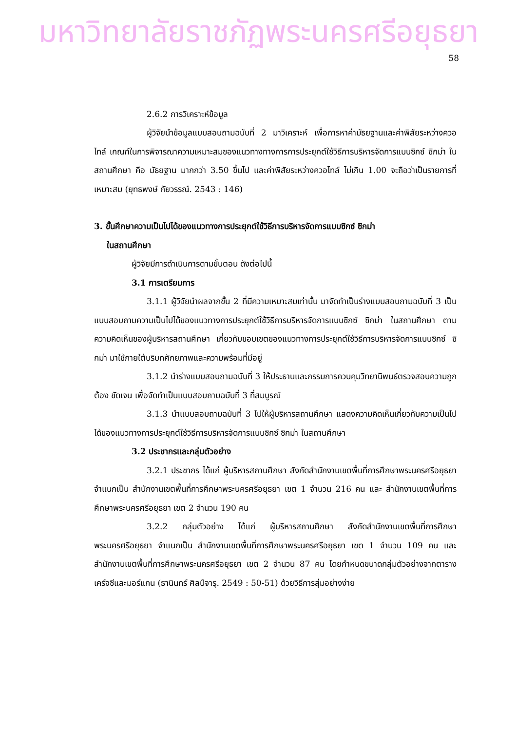มหาวิทยาลัยราชภัฏพระนครศรีอยุธยา
58
2.6.2 การวิเคราะห์ข้อมูล
ผู้วิจัยนำข้อมูลแบบสอบถามฉบับที่ 2 มาวิเคราะห์ เพื่อการหาค่ามัธยฐานและค่าพิสัยระหว่างควอไทล์ เกณฑ์ในการพิจารณาความเหมาะสมของแนวทางทางการการประยุกต์ใช้วิธีการบริหารจัดการแบบซิกซ์ ซิกม่า ในสถานศึกษา คือ มัธยฐาน มากกว่า 3.50 ขึ้นไป และค่าพิสัยระหว่างควอไทล์ ไม่เกิน 1.00 จะถือว่าเป็นรายการที่เหมาะสม (ยุทธพงษ์ กัยวรรณ์. 2543 : 146)
3. ขั้นศึกษาความเป็นไปได้ของแนวทางการประยุกต์ใช้วิธีการบริหารจัดการแบบซิกซ์ ซิกม่า
ในสถานศึกษา
ผู้วิจัยมีการดำเนินการตามขั้นตอน ดังต่อไปนี้
3.1 การเตรียมการ
3.1.1 ผู้วิจัยนำผลจากขั้น 2 ที่มีความเหมาะสมเท่านั้น มาจัดทำเป็นร่างแบบสอบถามฉบับที่ 3 เป็นแบบสอบถามความเป็นไปได้ของแนวทางการประยุกต์ใช้วิธีการบริหารจัดการแบบซิกซ์ ซิกม่า ในสถานศึกษา ตามความคิดเห็นของผู้บริหารสถานศึกษา เกี่ยวกับขอบเขตของแนวทางการประยุกต์ใช้วิธีการบริหารจัดการแบบซิกซ์ ซิกม่า มาใช้ภายใต้บริบทศักยภาพและความพร้อมที่มีอยู่
3.1.2 นำร่างแบบสอบถามฉบับที่ 3 ให้ประธานและกรรมการควบคุมวิทยานิพนธ์ตรวจสอบความถูกต้อง ชัดเจน เพื่อจัดทำเป็นแบบสอบถามฉบับที่ 3 ที่สมบูรณ์
3.1.3 นำแบบสอบถามฉบับที่ 3 ไปให้ผู้บริหารสถานศึกษา แสดงความคิดเห็นเกี่ยวกับความเป็นไปได้ของแนวทางการประยุกต์ใช้วิธีการบริหารจัดการแบบซิกซ์ ซิกม่า ในสถานศึกษา
3.2 ประชากรและกลุ่มตัวอย่าง
3.2.1 ประชากร ได้แก่ ผู้บริหารสถานศึกษา สังกัดสำนักงานเขตพื้นที่การศึกษาพระนครศรีอยุธยา จำแนกเป็น สำนักงานเขตพื้นที่การศึกษาพระนครศรีอยุธยา เขต 1 จำนวน 216 คน และ สำนักงานเขตพื้นที่การศึกษาพระนครศรีอยุธยา เขต 2 จำนวน 190 คน
3.2.2 กลุ่มตัวอย่าง ได้แก่ ผู้บริหารสถานศึกษา สังกัดสำนักงานเขตพื้นที่การศึกษาพระนครศรีอยุธยา จำแนกเป็น สำนักงานเขตพื้นที่การศึกษาพระนครศรีอยุธยา เขต 1 จำนวน 109 คน และ สำนักงานเขตพื้นที่การศึกษาพระนครศรีอยุธยา เขต 2 จำนวน 87 คน โดยกำหนดขนาดกลุ่มตัวอย่างจากตาราง เคร์จซีและมอร์แกน (ธานินทร์ ศิลป์จารุ. 2549 : 50-51) ด้วยวิธีการสุ่มอย่างง่าย